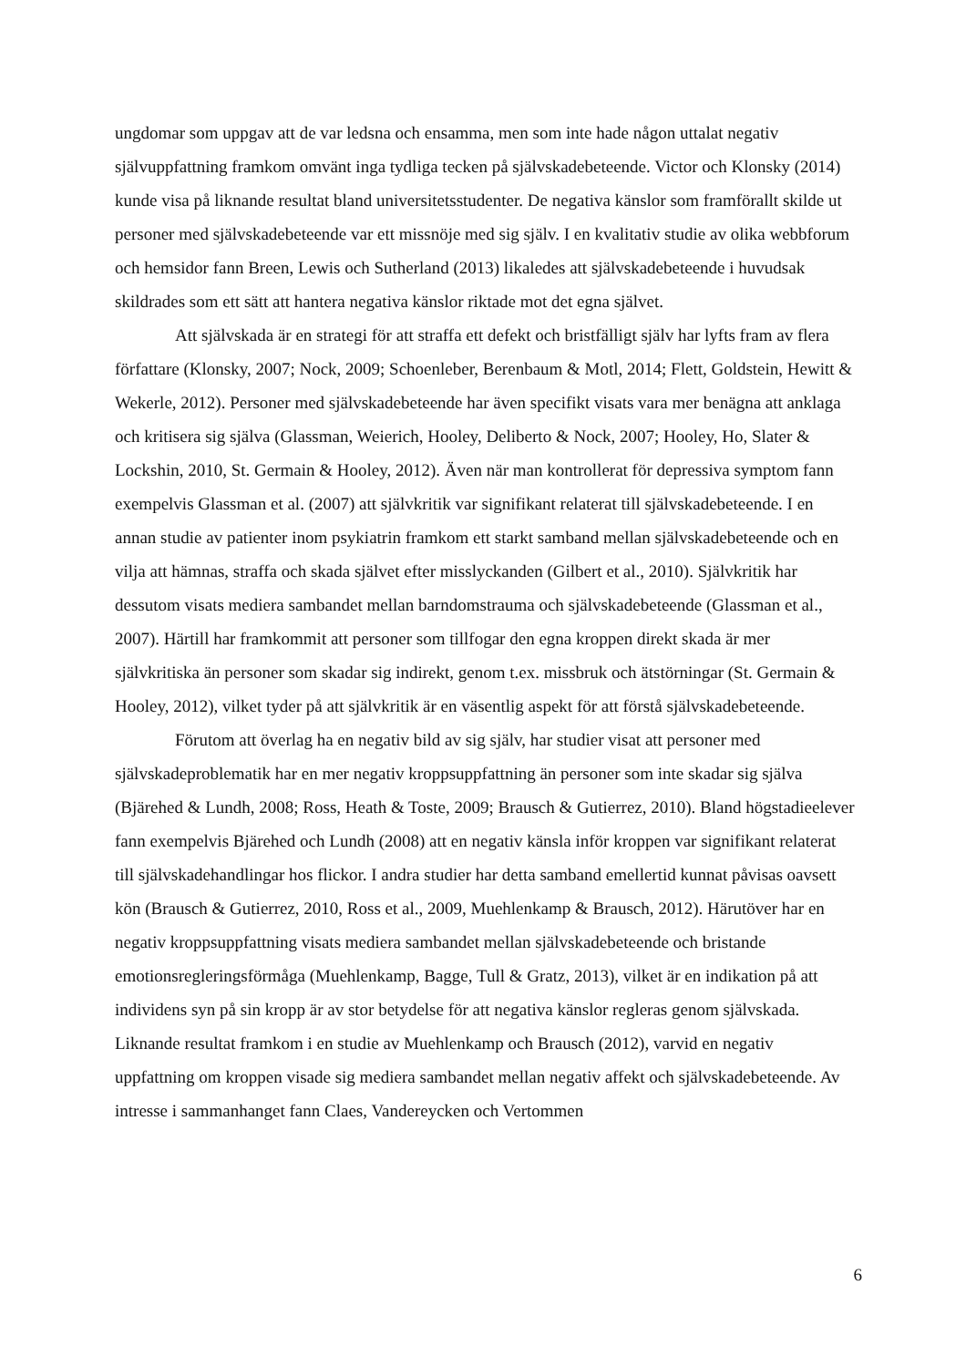ungdomar som uppgav att de var ledsna och ensamma, men som inte hade någon uttalat negativ självuppfattning framkom omvänt inga tydliga tecken på självskadebeteende. Victor och Klonsky (2014) kunde visa på liknande resultat bland universitetsstudenter. De negativa känslor som framförallt skilde ut personer med självskadebeteende var ett missnöje med sig själv. I en kvalitativ studie av olika webbforum och hemsidor fann Breen, Lewis och Sutherland (2013) likaledes att självskadebeteende i huvudsak skildrades som ett sätt att hantera negativa känslor riktade mot det egna självet.
Att självskada är en strategi för att straffa ett defekt och bristfälligt själv har lyfts fram av flera författare (Klonsky, 2007; Nock, 2009; Schoenleber, Berenbaum & Motl, 2014; Flett, Goldstein, Hewitt & Wekerle, 2012). Personer med självskadebeteende har även specifikt visats vara mer benägna att anklaga och kritisera sig själva (Glassman, Weierich, Hooley, Deliberto & Nock, 2007; Hooley, Ho, Slater & Lockshin, 2010, St. Germain & Hooley, 2012). Även när man kontrollerat för depressiva symptom fann exempelvis Glassman et al. (2007) att självkritik var signifikant relaterat till självskadebeteende. I en annan studie av patienter inom psykiatrin framkom ett starkt samband mellan självskadebeteende och en vilja att hämnas, straffa och skada självet efter misslyckanden (Gilbert et al., 2010). Självkritik har dessutom visats mediera sambandet mellan barndomstrauma och självskadebeteende (Glassman et al., 2007). Härtill har framkommit att personer som tillfogar den egna kroppen direkt skada är mer självkritiska än personer som skadar sig indirekt, genom t.ex. missbruk och ätstörningar (St. Germain & Hooley, 2012), vilket tyder på att självkritik är en väsentlig aspekt för att förstå självskadebeteende.
Förutom att överlag ha en negativ bild av sig själv, har studier visat att personer med självskadeproblematik har en mer negativ kroppsuppfattning än personer som inte skadar sig själva (Bjärehed & Lundh, 2008; Ross, Heath & Toste, 2009; Brausch & Gutierrez, 2010). Bland högstadieelever fann exempelvis Bjärehed och Lundh (2008) att en negativ känsla inför kroppen var signifikant relaterat till självskadehandlingar hos flickor. I andra studier har detta samband emellertid kunnat påvisas oavsett kön (Brausch & Gutierrez, 2010, Ross et al., 2009, Muehlenkamp & Brausch, 2012). Härutöver har en negativ kroppsuppfattning visats mediera sambandet mellan självskadebeteende och bristande emotionsregleringsförmåga (Muehlenkamp, Bagge, Tull & Gratz, 2013), vilket är en indikation på att individens syn på sin kropp är av stor betydelse för att negativa känslor regleras genom självskada. Liknande resultat framkom i en studie av Muehlenkamp och Brausch (2012), varvid en negativ uppfattning om kroppen visade sig mediera sambandet mellan negativ affekt och självskadebeteende. Av intresse i sammanhanget fann Claes, Vandereycken och Vertommen
6